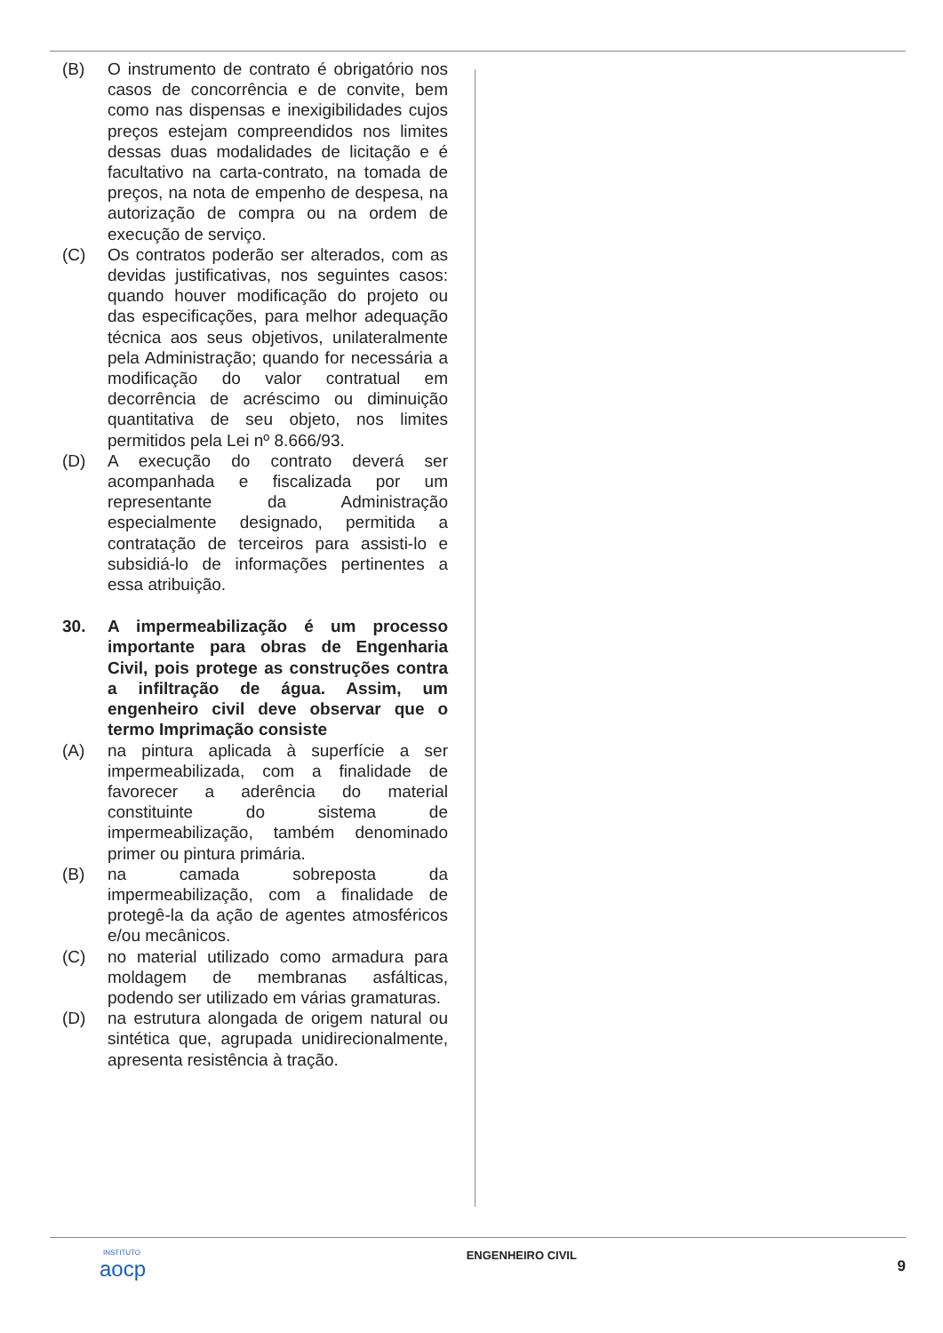(B) O instrumento de contrato é obrigatório nos casos de concorrência e de convite, bem como nas dispensas e inexigibilidades cujos preços estejam compreendidos nos limites dessas duas modalidades de licitação e é facultativo na carta-contrato, na tomada de preços, na nota de empenho de despesa, na autorização de compra ou na ordem de execução de serviço.
(C) Os contratos poderão ser alterados, com as devidas justificativas, nos seguintes casos: quando houver modificação do projeto ou das especificações, para melhor adequação técnica aos seus objetivos, unilateralmente pela Administração; quando for necessária a modificação do valor contratual em decorrência de acréscimo ou diminuição quantitativa de seu objeto, nos limites permitidos pela Lei nº 8.666/93.
(D) A execução do contrato deverá ser acompanhada e fiscalizada por um representante da Administração especialmente designado, permitida a contratação de terceiros para assisti-lo e subsidiá-lo de informações pertinentes a essa atribuição.
30. A impermeabilização é um processo importante para obras de Engenharia Civil, pois protege as construções contra a infiltração de água. Assim, um engenheiro civil deve observar que o termo Imprimação consiste
(A) na pintura aplicada à superfície a ser impermeabilizada, com a finalidade de favorecer a aderência do material constituinte do sistema de impermeabilização, também denominado primer ou pintura primária.
(B) na camada sobreposta da impermeabilização, com a finalidade de protegê-la da ação de agentes atmosféricos e/ou mecânicos.
(C) no material utilizado como armadura para moldagem de membranas asfálticas, podendo ser utilizado em várias gramaturas.
(D) na estrutura alongada de origem natural ou sintética que, agrupada unidirecionalmente, apresenta resistência à tração.
INSTITUTO
aocp ENGENHEIRO CIVIL 9